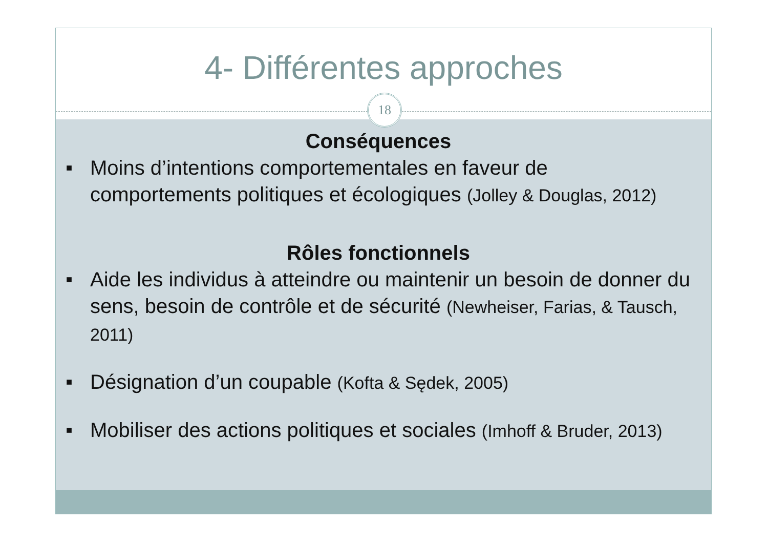4- Différentes approches
18
Conséquences
■
Moins d’intentions comportementales en faveur de comportements politiques et écologiques (Jolley & Douglas, 2012)
Rôles fonctionnels
■
Aide les individus à atteindre ou maintenir un besoin de donner du sens, besoin de contrôle et de sécurité (Newheiser, Farias, & Tausch, 2011)
■
Désignation d’un coupable (Kofta & Sędek, 2005)
■
Mobiliser des actions politiques et sociales (Imhoff & Bruder, 2013)